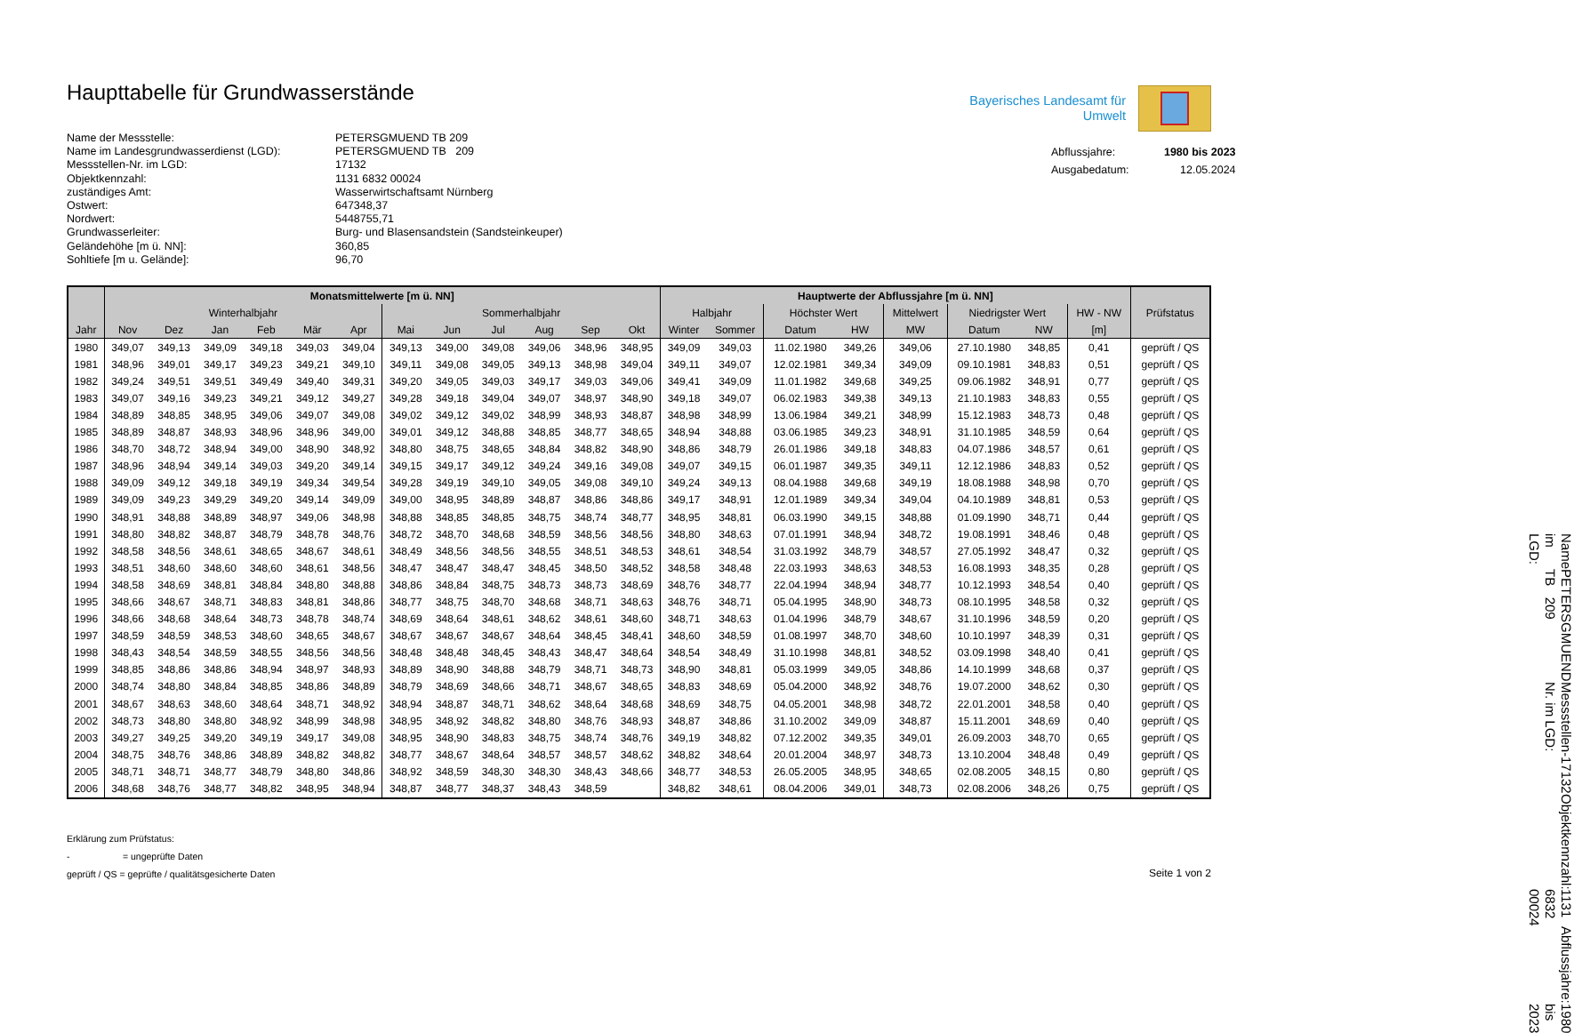Haupttabelle für Grundwasserstände
Name der Messstelle:
PETERSGMUEND TB 209
Name im Landesgrundwasserdienst (LGD):
PETERSGMUEND TB 209
Messstellen-Nr. im LGD:
17132
Objektkennzahl:
1131 6832 00024
zuständiges Amt:
Wasserwirtschaftsamt Nürnberg
Ostwert:
647348,37
Nordwert:
5448755,71
Grundwasserleiter:
Burg- und Blasensandstein (Sandsteinkeuper)
Geländehöhe [m ü. NN]:
360,85
Sohltiefe [m u. Gelände]:
96,70
Bayerisches Landesamt für
Umwelt
Abflussjahre:
1980 bis 2023
Ausgabedatum:
12.05.2024
| | Monatsmittelwerte [m ü. NN] | | | | | | | | | | | | Hauptwerte der Abflussjahre [m ü. NN] | | | | | | | | |
| --- | --- | --- | --- | --- | --- | --- | --- | --- | --- | --- | --- | --- | --- | --- | --- | --- | --- | --- | --- | --- | --- |
| | Winterhalbjahr | | | | | | Sommerhalbjahr | | | | | | Halbjahr | | Höchster Wert | | Mittelwert | Niedrigster Wert | | HW - NW | Prüfstatus |
| Jahr | Nov | Dez | Jan | Feb | Mär | Apr | Mai | Jun | Jul | Aug | Sep | Okt | Winter | Sommer | Datum | HW | MW | Datum | NW | [m] | |
| 1980 | 349,07 | 349,13 | 349,09 | 349,18 | 349,03 | 349,04 | 349,13 | 349,00 | 349,08 | 349,06 | 348,96 | 348,95 | 349,09 | 349,03 | 11.02.1980 | 349,26 | 349,06 | 27.10.1980 | 348,85 | 0,41 | geprüft / QS |
| 1981 | 348,96 | 349,01 | 349,17 | 349,23 | 349,21 | 349,10 | 349,11 | 349,08 | 349,05 | 349,13 | 348,98 | 349,04 | 349,11 | 349,07 | 12.02.1981 | 349,34 | 349,09 | 09.10.1981 | 348,83 | 0,51 | geprüft / QS |
| 1982 | 349,24 | 349,51 | 349,51 | 349,49 | 349,40 | 349,31 | 349,20 | 349,05 | 349,03 | 349,17 | 349,03 | 349,06 | 349,41 | 349,09 | 11.01.1982 | 349,68 | 349,25 | 09.06.1982 | 348,91 | 0,77 | geprüft / QS |
| 1983 | 349,07 | 349,16 | 349,23 | 349,21 | 349,12 | 349,27 | 349,28 | 349,18 | 349,04 | 349,07 | 348,97 | 348,90 | 349,18 | 349,07 | 06.02.1983 | 349,38 | 349,13 | 21.10.1983 | 348,83 | 0,55 | geprüft / QS |
| 1984 | 348,89 | 348,85 | 348,95 | 349,06 | 349,07 | 349,08 | 349,02 | 349,12 | 349,02 | 348,99 | 348,93 | 348,87 | 348,98 | 348,99 | 13.06.1984 | 349,21 | 348,99 | 15.12.1983 | 348,73 | 0,48 | geprüft / QS |
| 1985 | 348,89 | 348,87 | 348,93 | 348,96 | 348,96 | 349,00 | 349,01 | 349,12 | 348,88 | 348,85 | 348,77 | 348,65 | 348,94 | 348,88 | 03.06.1985 | 349,23 | 348,91 | 31.10.1985 | 348,59 | 0,64 | geprüft / QS |
| 1986 | 348,70 | 348,72 | 348,94 | 349,00 | 348,90 | 348,92 | 348,80 | 348,75 | 348,65 | 348,84 | 348,82 | 348,90 | 348,86 | 348,79 | 26.01.1986 | 349,18 | 348,83 | 04.07.1986 | 348,57 | 0,61 | geprüft / QS |
| 1987 | 348,96 | 348,94 | 349,14 | 349,03 | 349,20 | 349,14 | 349,15 | 349,17 | 349,12 | 349,24 | 349,16 | 349,08 | 349,07 | 349,15 | 06.01.1987 | 349,35 | 349,11 | 12.12.1986 | 348,83 | 0,52 | geprüft / QS |
| 1988 | 349,09 | 349,12 | 349,18 | 349,19 | 349,34 | 349,54 | 349,28 | 349,19 | 349,10 | 349,05 | 349,08 | 349,10 | 349,24 | 349,13 | 08.04.1988 | 349,68 | 349,19 | 18.08.1988 | 348,98 | 0,70 | geprüft / QS |
| 1989 | 349,09 | 349,23 | 349,29 | 349,20 | 349,14 | 349,09 | 349,00 | 348,95 | 348,89 | 348,87 | 348,86 | 348,86 | 349,17 | 348,91 | 12.01.1989 | 349,34 | 349,04 | 04.10.1989 | 348,81 | 0,53 | geprüft / QS |
| 1990 | 348,91 | 348,88 | 348,89 | 348,97 | 349,06 | 348,98 | 348,88 | 348,85 | 348,85 | 348,75 | 348,74 | 348,77 | 348,95 | 348,81 | 06.03.1990 | 349,15 | 348,88 | 01.09.1990 | 348,71 | 0,44 | geprüft / QS |
| 1991 | 348,80 | 348,82 | 348,87 | 348,79 | 348,78 | 348,76 | 348,72 | 348,70 | 348,68 | 348,59 | 348,56 | 348,56 | 348,80 | 348,63 | 07.01.1991 | 348,94 | 348,72 | 19.08.1991 | 348,46 | 0,48 | geprüft / QS |
| 1992 | 348,58 | 348,56 | 348,61 | 348,65 | 348,67 | 348,61 | 348,49 | 348,56 | 348,56 | 348,55 | 348,51 | 348,53 | 348,61 | 348,54 | 31.03.1992 | 348,79 | 348,57 | 27.05.1992 | 348,47 | 0,32 | geprüft / QS |
| 1993 | 348,51 | 348,60 | 348,60 | 348,60 | 348,61 | 348,56 | 348,47 | 348,47 | 348,47 | 348,45 | 348,50 | 348,52 | 348,58 | 348,48 | 22.03.1993 | 348,63 | 348,53 | 16.08.1993 | 348,35 | 0,28 | geprüft / QS |
| 1994 | 348,58 | 348,69 | 348,81 | 348,84 | 348,80 | 348,88 | 348,86 | 348,84 | 348,75 | 348,73 | 348,73 | 348,69 | 348,76 | 348,77 | 22.04.1994 | 348,94 | 348,77 | 10.12.1993 | 348,54 | 0,40 | geprüft / QS |
| 1995 | 348,66 | 348,67 | 348,71 | 348,83 | 348,81 | 348,86 | 348,77 | 348,75 | 348,70 | 348,68 | 348,71 | 348,63 | 348,76 | 348,71 | 05.04.1995 | 348,90 | 348,73 | 08.10.1995 | 348,58 | 0,32 | geprüft / QS |
| 1996 | 348,66 | 348,68 | 348,64 | 348,73 | 348,78 | 348,74 | 348,69 | 348,64 | 348,61 | 348,62 | 348,61 | 348,60 | 348,71 | 348,63 | 01.04.1996 | 348,79 | 348,67 | 31.10.1996 | 348,59 | 0,20 | geprüft / QS |
| 1997 | 348,59 | 348,59 | 348,53 | 348,60 | 348,65 | 348,67 | 348,67 | 348,67 | 348,67 | 348,64 | 348,45 | 348,41 | 348,60 | 348,59 | 01.08.1997 | 348,70 | 348,60 | 10.10.1997 | 348,39 | 0,31 | geprüft / QS |
| 1998 | 348,43 | 348,54 | 348,59 | 348,55 | 348,56 | 348,56 | 348,48 | 348,48 | 348,45 | 348,43 | 348,47 | 348,64 | 348,54 | 348,49 | 31.10.1998 | 348,81 | 348,52 | 03.09.1998 | 348,40 | 0,41 | geprüft / QS |
| 1999 | 348,85 | 348,86 | 348,86 | 348,94 | 348,97 | 348,93 | 348,89 | 348,90 | 348,88 | 348,79 | 348,71 | 348,73 | 348,90 | 348,81 | 05.03.1999 | 349,05 | 348,86 | 14.10.1999 | 348,68 | 0,37 | geprüft / QS |
| 2000 | 348,74 | 348,80 | 348,84 | 348,85 | 348,86 | 348,89 | 348,79 | 348,69 | 348,66 | 348,71 | 348,67 | 348,65 | 348,83 | 348,69 | 05.04.2000 | 348,92 | 348,76 | 19.07.2000 | 348,62 | 0,30 | geprüft / QS |
| 2001 | 348,67 | 348,63 | 348,60 | 348,64 | 348,71 | 348,92 | 348,94 | 348,87 | 348,71 | 348,62 | 348,64 | 348,68 | 348,69 | 348,75 | 04.05.2001 | 348,98 | 348,72 | 22.01.2001 | 348,58 | 0,40 | geprüft / QS |
| 2002 | 348,73 | 348,80 | 348,80 | 348,92 | 348,99 | 348,98 | 348,95 | 348,92 | 348,82 | 348,80 | 348,76 | 348,93 | 348,87 | 348,86 | 31.10.2002 | 349,09 | 348,87 | 15.11.2001 | 348,69 | 0,40 | geprüft / QS |
| 2003 | 349,27 | 349,25 | 349,20 | 349,19 | 349,17 | 349,08 | 348,95 | 348,90 | 348,83 | 348,75 | 348,74 | 348,76 | 349,19 | 348,82 | 07.12.2002 | 349,35 | 349,01 | 26.09.2003 | 348,70 | 0,65 | geprüft / QS |
| 2004 | 348,75 | 348,76 | 348,86 | 348,89 | 348,82 | 348,82 | 348,77 | 348,67 | 348,64 | 348,57 | 348,57 | 348,62 | 348,82 | 348,64 | 20.01.2004 | 348,97 | 348,73 | 13.10.2004 | 348,48 | 0,49 | geprüft / QS |
| 2005 | 348,71 | 348,71 | 348,77 | 348,79 | 348,80 | 348,86 | 348,92 | 348,59 | 348,30 | 348,30 | 348,43 | 348,66 | 348,77 | 348,53 | 26.05.2005 | 348,95 | 348,65 | 02.08.2005 | 348,15 | 0,80 | geprüft / QS |
| 2006 | 348,68 | 348,76 | 348,77 | 348,82 | 348,95 | 348,94 | 348,87 | 348,77 | 348,37 | 348,43 | 348,59 | | 348,82 | 348,61 | 08.04.2006 | 349,01 | 348,73 | 02.08.2006 | 348,26 | 0,75 | geprüft / QS |
Erklärung zum Prüfstatus:
- = ungeprüfte Daten
geprüft / QS = geprüfte / qualitätsgesicherte Daten
Seite 1 von 2
Name im LGD: PETERSGMUEND TB 209
Messstellen-Nr. im LGD: 17132
Objektkennzahl: 1131 6832 00024
Abflussjahre: 1980 bis 2023